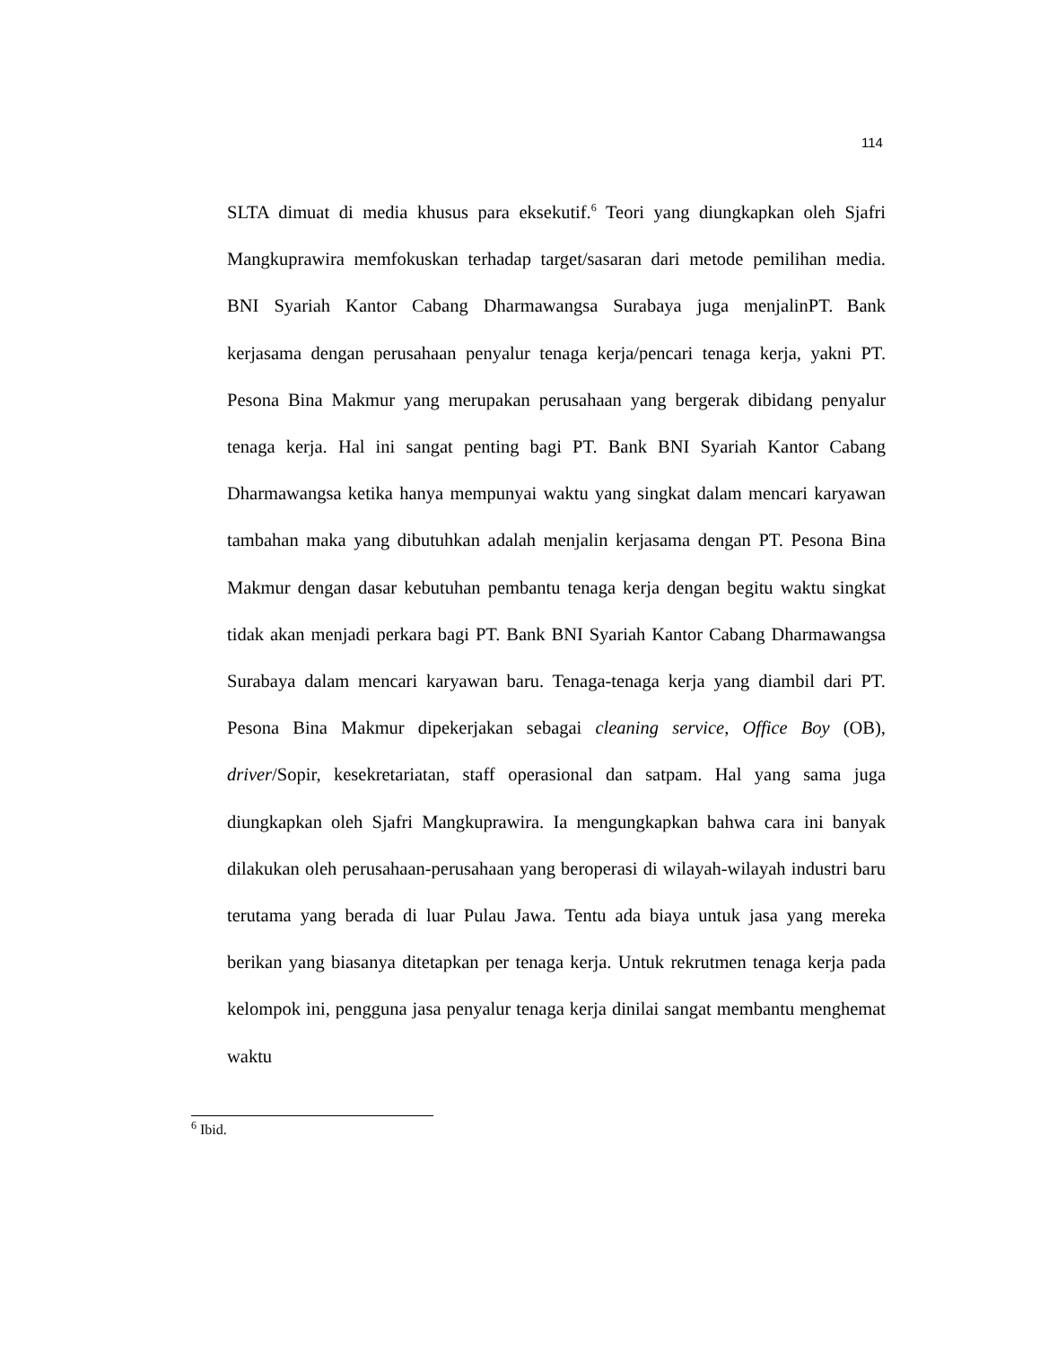114
SLTA dimuat di media khusus para eksekutif.<sup>6</sup> Teori yang diungkapkan oleh Sjafri Mangkuprawira memfokuskan terhadap target/sasaran dari metode pemilihan media. PT. Bank
BNI Syariah Kantor Cabang Dharmawangsa Surabaya juga menjalin kerjasama dengan perusahaan penyalur tenaga kerja/pencari tenaga kerja, yakni PT. Pesona Bina Makmur yang merupakan perusahaan yang bergerak dibidang penyalur tenaga kerja. Hal ini sangat penting bagi PT. Bank BNI Syariah Kantor Cabang Dharmawangsa ketika hanya mempunyai waktu yang singkat dalam mencari karyawan tambahan maka yang dibutuhkan adalah menjalin kerjasama dengan PT. Pesona Bina Makmur dengan dasar kebutuhan pembantu tenaga kerja dengan begitu waktu singkat tidak akan menjadi perkara bagi PT. Bank BNI Syariah Kantor Cabang Dharmawangsa Surabaya dalam mencari karyawan baru. Tenaga-tenaga kerja yang diambil dari PT. Pesona Bina Makmur dipekerjakan sebagai cleaning service, Office Boy (OB), driver/Sopir, kesekretariatan, staff operasional dan satpam. Hal yang sama juga diungkapkan oleh Sjafri Mangkuprawira. Ia mengungkapkan bahwa cara ini banyak dilakukan oleh perusahaan-perusahaan yang beroperasi di wilayah-wilayah industri baru terutama yang berada di luar Pulau Jawa. Tentu ada biaya untuk jasa yang mereka berikan yang biasanya ditetapkan per tenaga kerja. Untuk rekrutmen tenaga kerja pada kelompok ini, pengguna jasa penyalur tenaga kerja dinilai sangat membantu menghemat waktu
<sup>6</sup> Ibid.